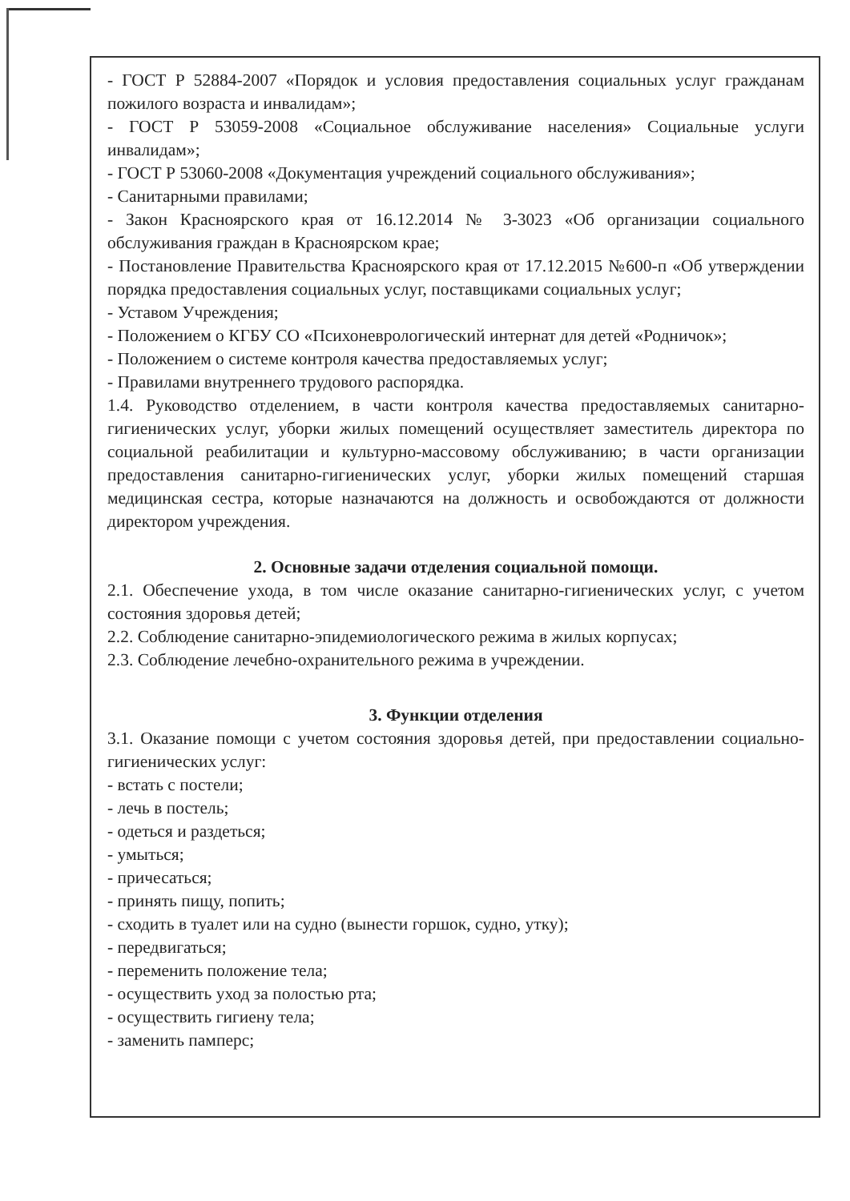- ГОСТ Р 52884-2007 «Порядок и условия предоставления социальных услуг гражданам пожилого возраста и инвалидам»;
- ГОСТ Р 53059-2008 «Социальное обслуживание населения» Социальные услуги инвалидам»;
- ГОСТ Р 53060-2008 «Документация учреждений социального обслуживания»;
- Санитарными правилами;
- Закон Красноярского края от 16.12.2014 № 3-3023 «Об организации социального обслуживания граждан в Красноярском крае;
- Постановление Правительства Красноярского края от 17.12.2015 №600-п «Об утверждении порядка предоставления социальных услуг, поставщиками социальных услуг;
- Уставом Учреждения;
- Положением о КГБУ СО «Психоневрологический интернат для детей «Родничок»;
- Положением о системе контроля качества предоставляемых услуг;
- Правилами внутреннего трудового распорядка.
1.4. Руководство отделением, в части контроля качества предоставляемых санитарно-гигиенических услуг, уборки жилых помещений осуществляет заместитель директора по социальной реабилитации и культурно-массовому обслуживанию; в части организации предоставления санитарно-гигиенических услуг, уборки жилых помещений старшая медицинская сестра, которые назначаются на должность и освобождаются от должности директором учреждения.
2. Основные задачи отделения социальной помощи.
2.1. Обеспечение ухода, в том числе оказание санитарно-гигиенических услуг, с учетом состояния здоровья детей;
2.2. Соблюдение санитарно-эпидемиологического режима в жилых корпусах;
2.3. Соблюдение лечебно-охранительного режима в учреждении.
3. Функции отделения
3.1. Оказание помощи с учетом состояния здоровья детей, при предоставлении социально-гигиенических услуг:
- встать с постели;
- лечь в постель;
- одеться и раздеться;
- умыться;
- причесаться;
- принять пищу, попить;
- сходить в туалет или на судно (вынести горшок, судно, утку);
- передвигаться;
- переменить положение тела;
- осуществить уход за полостью рта;
- осуществить гигиену тела;
- заменить памперс;